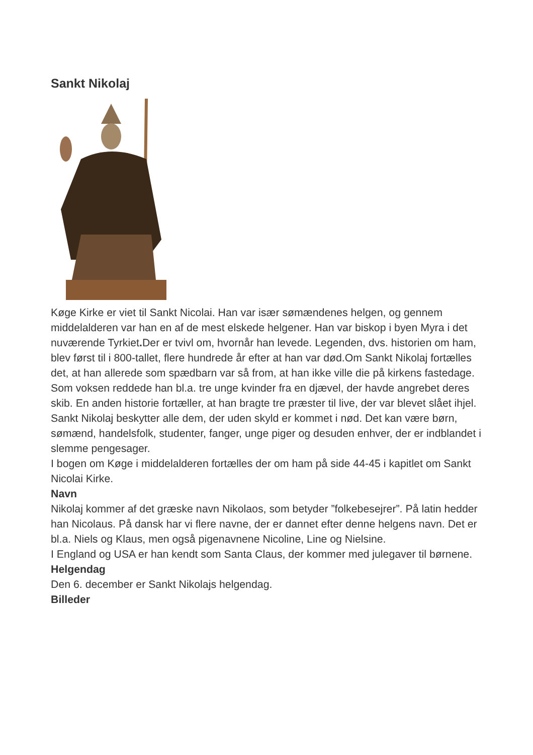Sankt Nikolaj
Køge Kirke er viet til Sankt Nicolai. Han var især sømændenes helgen, og gennem middelalderen var han en af de mest elskede helgener. Han var biskop i byen Myra i det nuværende Tyrkiet. Der er tvivl om, hvornår han levede. Legenden, dvs. historien om ham, blev først til i 800-tallet, flere hundrede år efter at han var død.Om Sankt Nikolaj fortælles det, at han allerede som spædbarn var så from, at han ikke ville die på kirkens fastedage. Som voksen reddede han bl.a. tre unge kvinder fra en djævel, der havde angrebet deres skib. En anden historie fortæller, at han bragte tre præster til live, der var blevet slået ihjel.
Sankt Nikolaj beskytter alle dem, der uden skyld er kommet i nød. Det kan være børn, sømænd, handelsfolk, studenter, fanger, unge piger og desuden enhver, der er indblandet i slemme pengesager.
I bogen om Køge i middelalderen fortælles der om ham på side 44-45 i kapitlet om Sankt Nicolai Kirke.
Navn
Nikolaj kommer af det græske navn Nikolaos, som betyder ”folkebesejrer”. På latin hedder han Nicolaus. På dansk har vi flere navne, der er dannet efter denne helgens navn. Det er bl.a. Niels og Klaus, men også pigenavnene Nicoline, Line og Nielsine.
I England og USA er han kendt som Santa Claus, der kommer med julegaver til børnene.
Helgendag
Den 6. december er Sankt Nikolajs helgendag.
Billeder